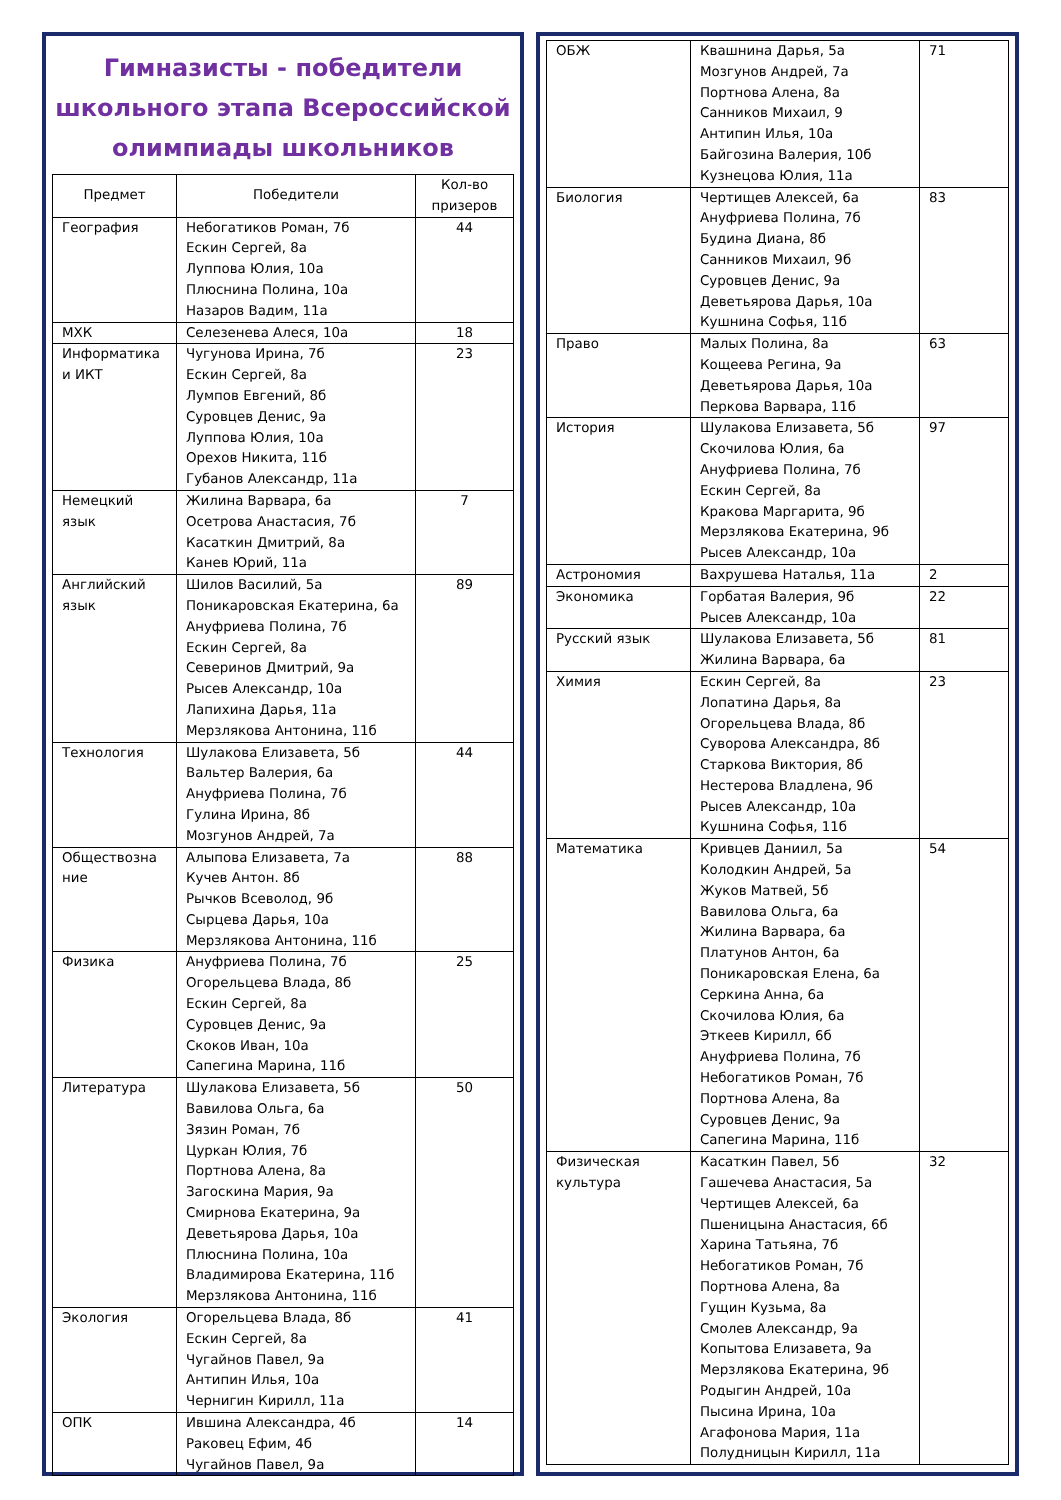Гимназисты - победители школьного этапа Всероссийской олимпиады школьников
| Предмет | Победители | Кол-во призеров |
| --- | --- | --- |
| География | Небогатиков Роман, 7б Ескин Сергей, 8а Луппова Юлия, 10а Плюснина Полина, 10а Назаров Вадим, 11а | 44 |
| МХК | Селезенева Алеся, 10а | 18 |
| Информатика и ИКТ | Чугунова Ирина, 7б Ескин Сергей, 8а Лумпов Евгений, 8б Суровцев Денис, 9а Луппова Юлия, 10а Орехов Никита, 11б Губанов Александр, 11а | 23 |
| Немецкий язык | Жилина Варвара, 6а Осетрова Анастасия, 7б Касаткин Дмитрий, 8а Канев Юрий, 11а | 7 |
| Английский язык | Шилов Василий, 5а Поникаровская Екатерина, 6а Ануфриева Полина, 7б Ескин Сергей, 8а Северинов Дмитрий, 9а Рысев Александр, 10а Лапихина Дарья, 11а Мерзлякова Антонина, 11б | 89 |
| Технология | Шулакова Елизавета, 5б Вальтер Валерия, 6а Ануфриева Полина, 7б Гулина Ирина, 8б Мозгунов Андрей, 7а | 44 |
| Обществозна ние | Алыпова Елизавета, 7а Кучев Антон. 8б Рычков Всеволод, 9б Сырцева Дарья, 10а Мерзлякова Антонина, 11б | 88 |
| Физика | Ануфриева Полина, 7б Огорельцева Влада, 8б Ескин Сергей, 8а Суровцев Денис, 9а Скоков Иван, 10а Сапегина Марина, 11б | 25 |
| Литература | Шулакова Елизавета, 5б Вавилова Ольга, 6а Зязин Роман, 7б Цуркан Юлия, 7б Портнова Алена, 8а Загоскина Мария, 9а Смирнова Екатерина, 9а Деветьярова Дарья, 10а Плюснина Полина, 10а Владимирова Екатерина, 11б Мерзлякова Антонина, 11б | 50 |
| Экология | Огорельцева Влада, 8б Ескин Сергей, 8а Чугайнов Павел, 9а Антипин Илья, 10а Чернигин Кирилл, 11а | 41 |
| ОПК | Ившина Александра, 4б Раковец Ефим, 4б Чугайнов Павел, 9а | 14 |
| ОБЖ | Квашнина Дарья, 5а Мозгунов Андрей, 7а Портнова Алена, 8а Санников Михаил, 9 Антипин Илья, 10а Байгозина Валерия, 10б Кузнецова Юлия, 11а | 71 |
| Биология | Чертищев Алексей, 6а Ануфриева Полина, 7б Будина Диана, 8б Санников Михаил, 9б Суровцев Денис, 9а Деветьярова Дарья, 10а Кушнина Софья, 11б | 83 |
| Право | Малых Полина, 8а Кощеева Регина, 9а Деветьярова Дарья, 10а Перкова Варвара, 11б | 63 |
| История | Шулакова Елизавета, 5б Скочилова Юлия, 6а Ануфриева Полина, 7б Ескин Сергей, 8а Кракова Маргарита, 9б Мерзлякова Екатерина, 9б Рысев Александр, 10а | 97 |
| Астрономия | Вахрушева Наталья, 11а | 2 |
| Экономика | Горбатая Валерия, 9б Рысев Александр, 10а | 22 |
| Русский язык | Шулакова Елизавета, 5б Жилина Варвара, 6а | 81 |
| Химия | Ескин Сергей, 8а Лопатина Дарья, 8а Огорельцева Влада, 8б Суворова Александра, 8б Старкова Виктория, 8б Нестерова Владлена, 9б Рысев Александр, 10а Кушнина Софья, 11б | 23 |
| Математика | Кривцев Даниил, 5а Колодкин Андрей, 5а Жуков Матвей, 5б Вавилова Ольга, 6а Жилина Варвара, 6а Платунов Антон, 6а Поникаровская Елена, 6а Серкина Анна, 6а Скочилова Юлия, 6а Эткеев Кирилл, 6б Ануфриева Полина, 7б Небогатиков Роман, 7б Портнова Алена, 8а Суровцев Денис, 9а Сапегина Марина, 11б | 54 |
| Физическая культура | Касаткин Павел, 5б Гашечева Анастасия, 5а Чертищев Алексей, 6а Пшеницына Анастасия, 6б Харина Татьяна, 7б Небогатиков Роман, 7б Портнова Алена, 8а Гущин Кузьма, 8а Смолев Александр, 9а Копытова Елизавета, 9а Мерзлякова Екатерина, 9б Родыгин Андрей, 10а Пысина Ирина, 10а Агафонова Мария, 11а Полудницын Кирилл, 11а | 32 |